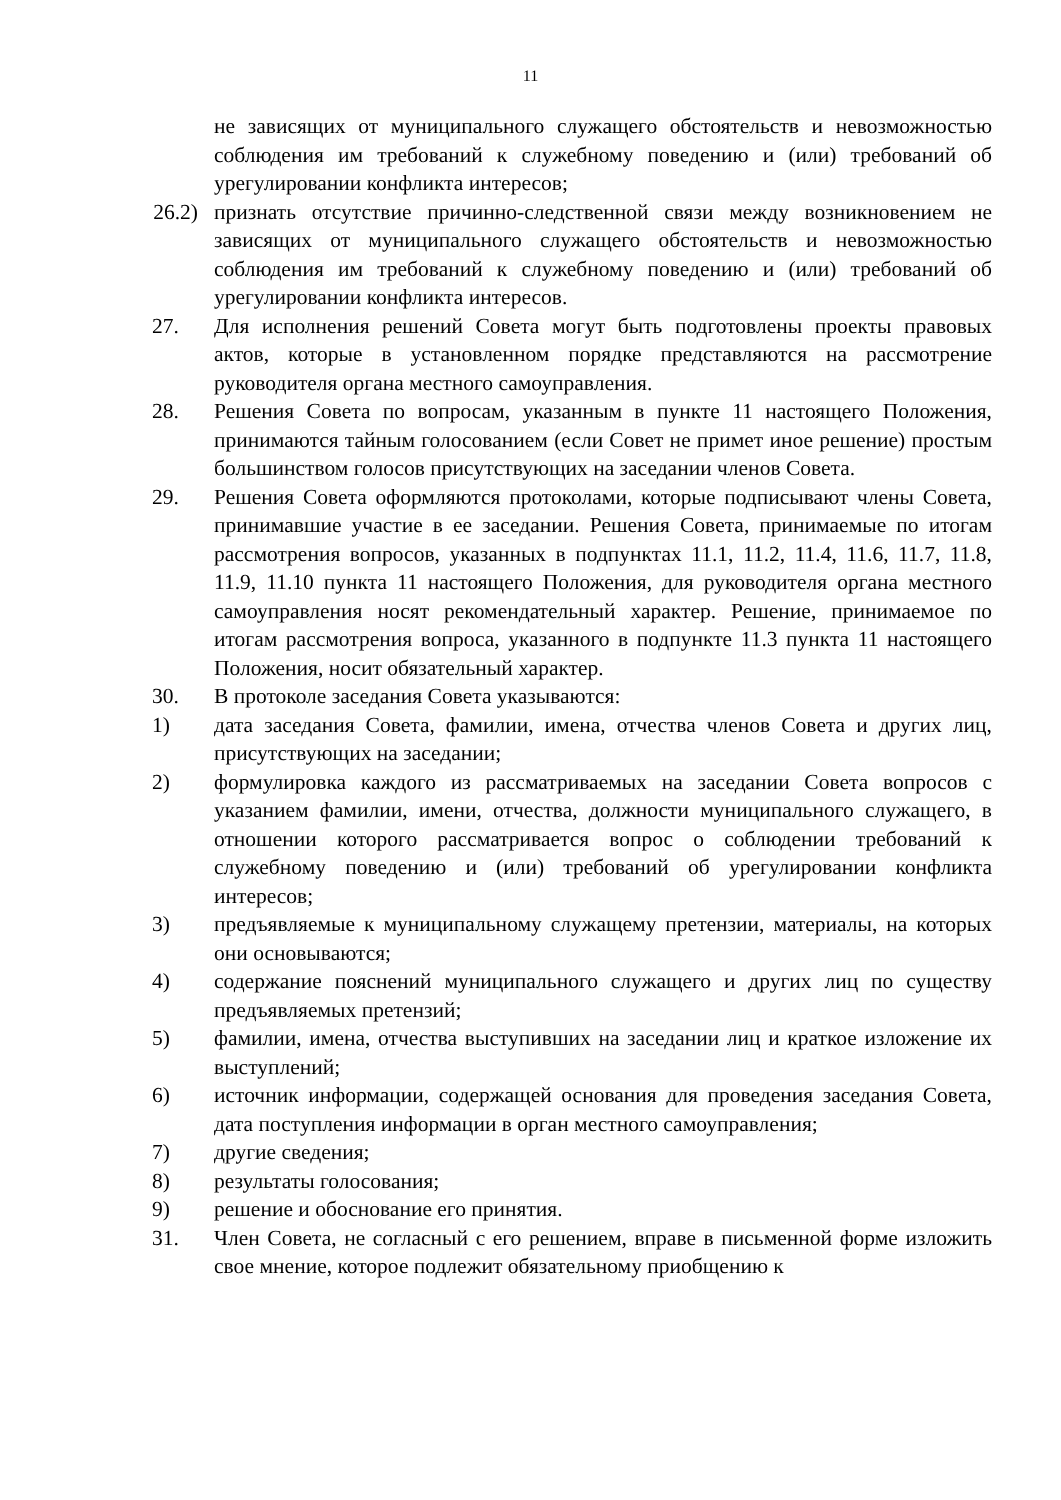11
не зависящих от муниципального служащего обстоятельств и невозможностью соблюдения им требований к служебному поведению и (или) требований об урегулировании конфликта интересов;
26.2) признать отсутствие причинно-следственной связи между возникновением не зависящих от муниципального служащего обстоятельств и невозможностью соблюдения им требований к служебному поведению и (или) требований об урегулировании конфликта интересов.
27. Для исполнения решений Совета могут быть подготовлены проекты правовых актов, которые в установленном порядке представляются на рассмотрение руководителя органа местного самоуправления.
28. Решения Совета по вопросам, указанным в пункте 11 настоящего Положения, принимаются тайным голосованием (если Совет не примет иное решение) простым большинством голосов присутствующих на заседании членов Совета.
29. Решения Совета оформляются протоколами, которые подписывают члены Совета, принимавшие участие в ее заседании. Решения Совета, принимаемые по итогам рассмотрения вопросов, указанных в подпунктах 11.1, 11.2, 11.4, 11.6, 11.7, 11.8, 11.9, 11.10 пункта 11 настоящего Положения, для руководителя органа местного самоуправления носят рекомендательный характер. Решение, принимаемое по итогам рассмотрения вопроса, указанного в подпункте 11.3 пункта 11 настоящего Положения, носит обязательный характер.
30. В протоколе заседания Совета указываются:
1) дата заседания Совета, фамилии, имена, отчества членов Совета и других лиц, присутствующих на заседании;
2) формулировка каждого из рассматриваемых на заседании Совета вопросов с указанием фамилии, имени, отчества, должности муниципального служащего, в отношении которого рассматривается вопрос о соблюдении требований к служебному поведению и (или) требований об урегулировании конфликта интересов;
3) предъявляемые к муниципальному служащему претензии, материалы, на которых они основываются;
4) содержание пояснений муниципального служащего и других лиц по существу предъявляемых претензий;
5) фамилии, имена, отчества выступивших на заседании лиц и краткое изложение их выступлений;
6) источник информации, содержащей основания для проведения заседания Совета, дата поступления информации в орган местного самоуправления;
7) другие сведения;
8) результаты голосования;
9) решение и обоснование его принятия.
31. Член Совета, не согласный с его решением, вправе в письменной форме изложить свое мнение, которое подлежит обязательному приобщению к